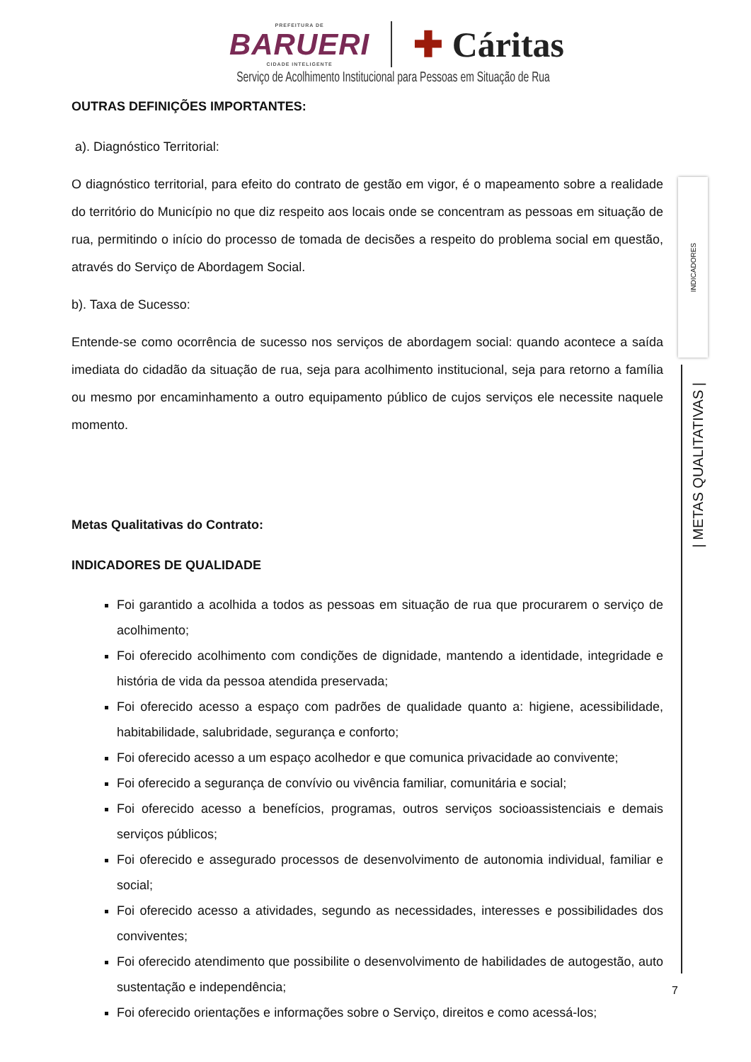PREFEITURA DE
BARUERI
CIDADE INTELIGENTE
✚ Cáritas
Serviço de Acolhimento Institucional para Pessoas em Situação de Rua
OUTRAS DEFINIÇÕES IMPORTANTES:
a). Diagnóstico Territorial:
O diagnóstico territorial, para efeito do contrato de gestão em vigor, é o mapeamento sobre a realidade do território do Município no que diz respeito aos locais onde se concentram as pessoas em situação de rua, permitindo o início do processo de tomada de decisões a respeito do problema social em questão, através do Serviço de Abordagem Social.
b). Taxa de Sucesso:
Entende-se como ocorrência de sucesso nos serviços de abordagem social: quando acontece a saída imediata do cidadão da situação de rua, seja para acolhimento institucional, seja para retorno a família ou mesmo por encaminhamento a outro equipamento público de cujos serviços ele necessite naquele momento.
Metas Qualitativas do Contrato:
INDICADORES DE QUALIDADE
Foi garantido a acolhida a todos as pessoas em situação de rua que procurarem o serviço de acolhimento;
Foi oferecido acolhimento com condições de dignidade, mantendo a identidade, integridade e história de vida da pessoa atendida preservada;
Foi oferecido acesso a espaço com padrões de qualidade quanto a: higiene, acessibilidade, habitabilidade, salubridade, segurança e conforto;
Foi oferecido acesso a um espaço acolhedor e que comunica privacidade ao convivente;
Foi oferecido a segurança de convívio ou vivência familiar, comunitária e social;
Foi oferecido acesso a benefícios, programas, outros serviços socioassistenciais e demais serviços públicos;
Foi oferecido e assegurado processos de desenvolvimento de autonomia individual, familiar e social;
Foi oferecido acesso a atividades, segundo as necessidades, interesses e possibilidades dos conviventes;
Foi oferecido atendimento que possibilite o desenvolvimento de habilidades de autogestão, auto sustentação e independência;
Foi oferecido orientações e informações sobre o Serviço, direitos e como acessá-los;
INDICADORES
| METAS QUALITATIVAS |
7